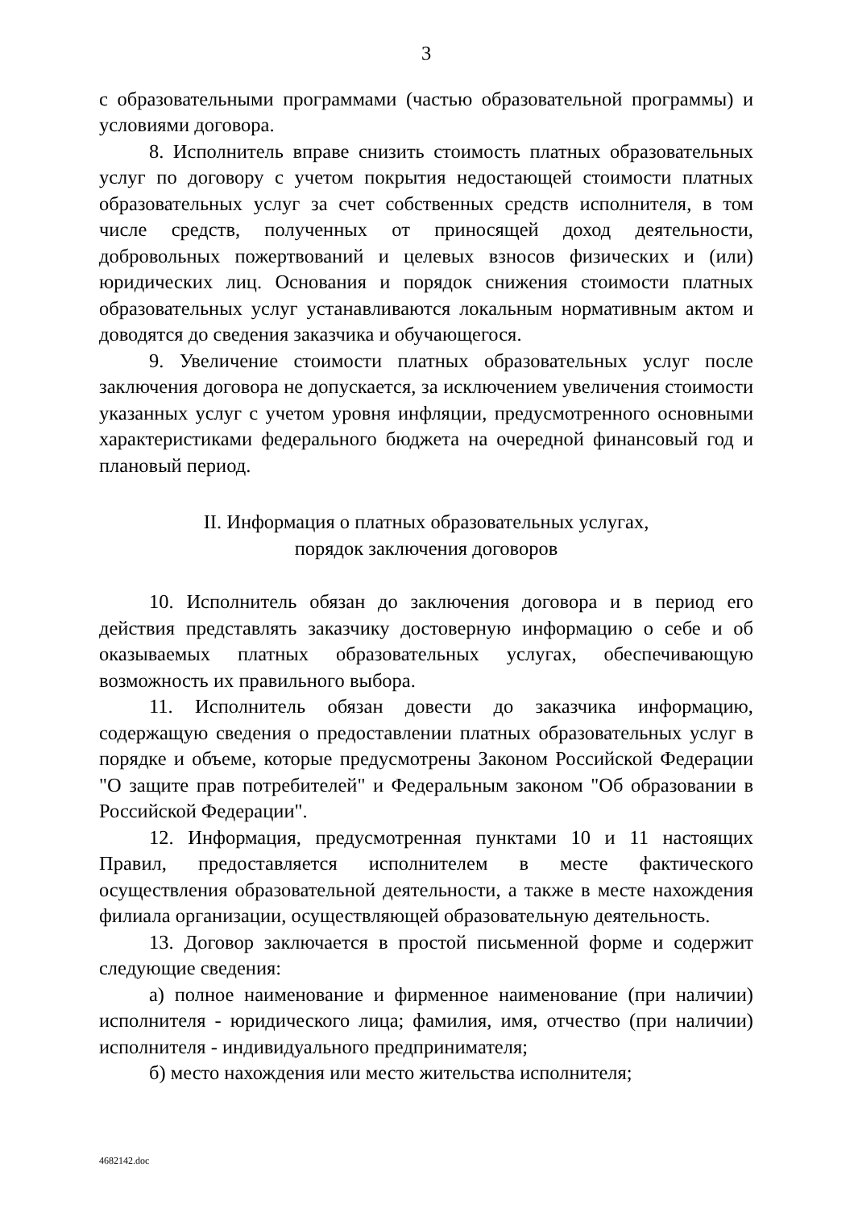3
с образовательными программами (частью образовательной программы) и условиями договора.
8. Исполнитель вправе снизить стоимость платных образовательных услуг по договору с учетом покрытия недостающей стоимости платных образовательных услуг за счет собственных средств исполнителя, в том числе средств, полученных от приносящей доход деятельности, добровольных пожертвований и целевых взносов физических и (или) юридических лиц. Основания и порядок снижения стоимости платных образовательных услуг устанавливаются локальным нормативным актом и доводятся до сведения заказчика и обучающегося.
9. Увеличение стоимости платных образовательных услуг после заключения договора не допускается, за исключением увеличения стоимости указанных услуг с учетом уровня инфляции, предусмотренного основными характеристиками федерального бюджета на очередной финансовый год и плановый период.
II. Информация о платных образовательных услугах,
порядок заключения договоров
10. Исполнитель обязан до заключения договора и в период его действия представлять заказчику достоверную информацию о себе и об оказываемых платных образовательных услугах, обеспечивающую возможность их правильного выбора.
11. Исполнитель обязан довести до заказчика информацию, содержащую сведения о предоставлении платных образовательных услуг в порядке и объеме, которые предусмотрены Законом Российской Федерации "О защите прав потребителей" и Федеральным законом "Об образовании в Российской Федерации".
12. Информация, предусмотренная пунктами 10 и 11 настоящих Правил, предоставляется исполнителем в месте фактического осуществления образовательной деятельности, а также в месте нахождения филиала организации, осуществляющей образовательную деятельность.
13. Договор заключается в простой письменной форме и содержит следующие сведения:
а) полное наименование и фирменное наименование (при наличии) исполнителя - юридического лица; фамилия, имя, отчество (при наличии) исполнителя - индивидуального предпринимателя;
б) место нахождения или место жительства исполнителя;
4682142.doc